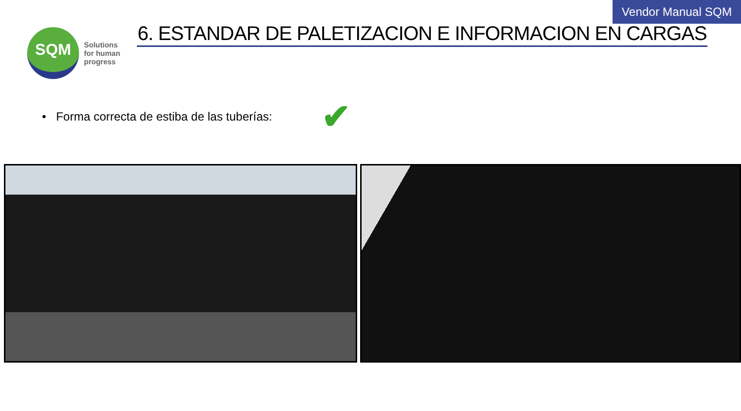Vendor Manual SQM
6. ESTANDAR DE PALETIZACION E INFORMACION EN CARGAS
SQM
Solutions
for human
progress
• Forma correcta de estiba de las tuberías: ✔